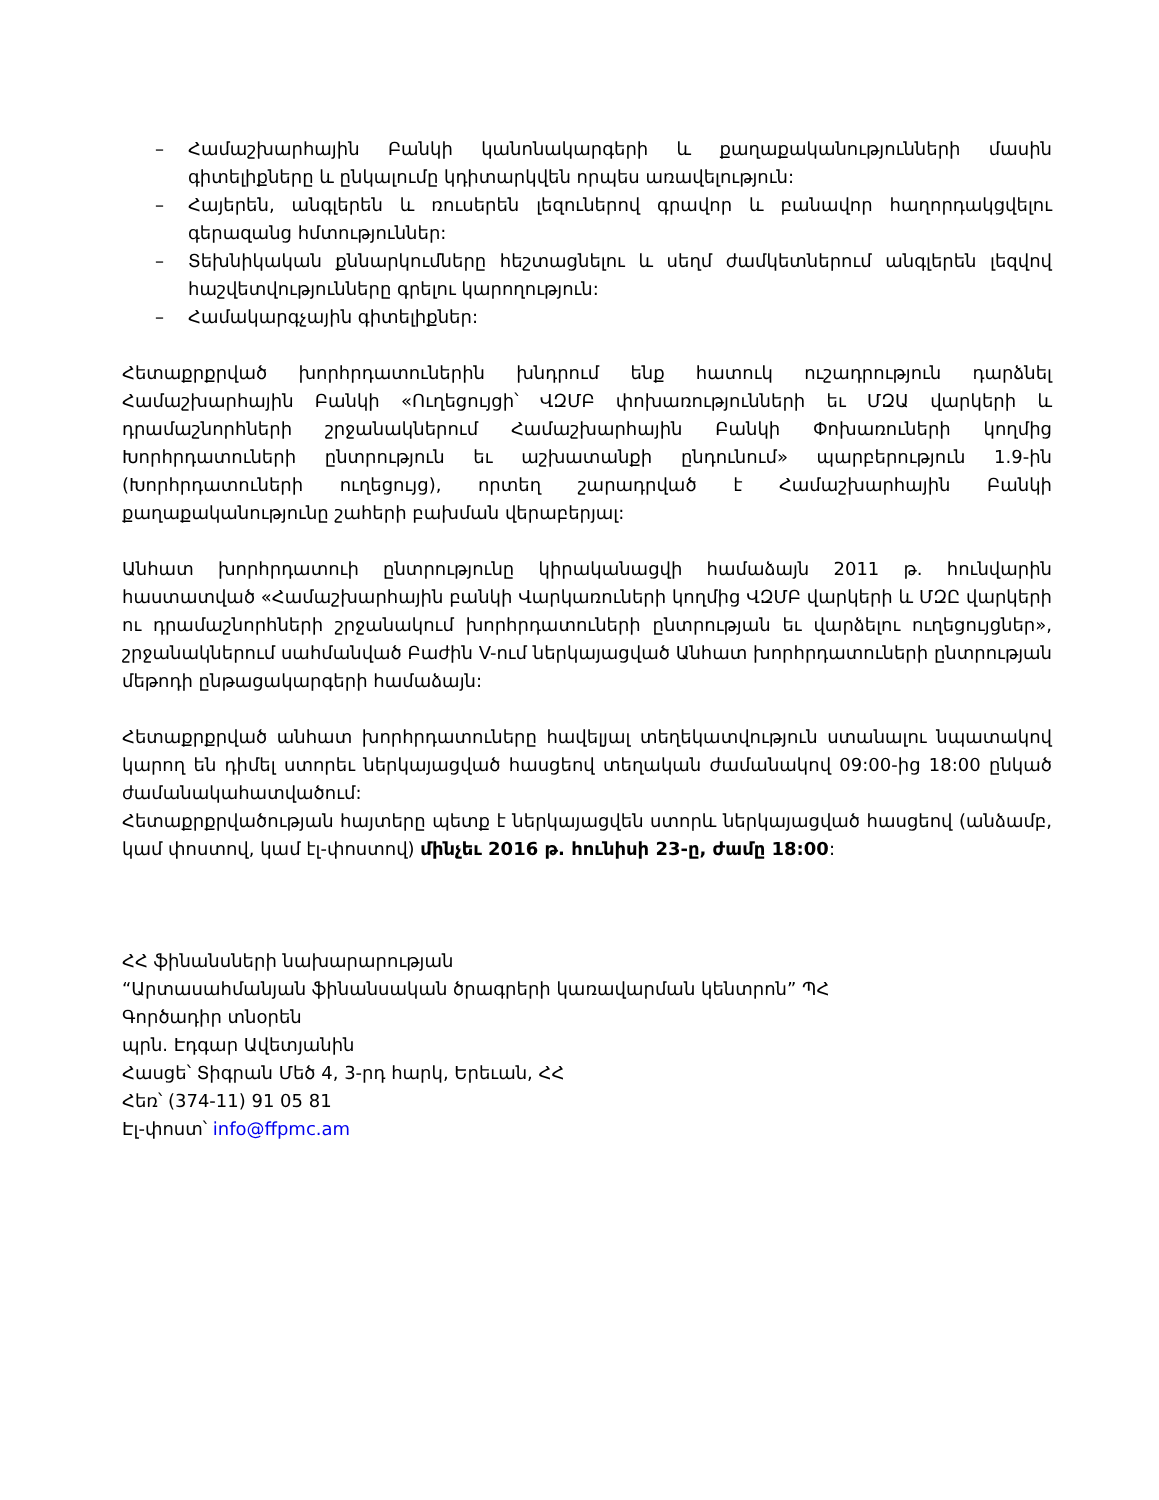– Համաշխարհային Բանկի կանոնակարգերի և քաղաքականությունների մասին գիտելիքները և ընկալումը կդիտարկվեն որպես առավելություն:
– Հայերեն, անգլերեն և ռուսերեն լեզուներով գրավոր և բանավոր հաղորդակցվելու գերազանց հմտություններ:
– Տեխնիկական քննարկումները հեշտացնելու և սեղմ ժամկետներում անգլերեն լեզվով հաշվետվությունները գրելու կարողություն:
– Համակարգչային գիտելիքներ:
Հետաքրքրված խորհրդատուներին խնդրում ենք հատուկ ուշադրություն դարձնել Համաշխարհային Բանկի «Ուղեցույցի՝ ՎԶՄԲ փոխառությունների եւ ՄԶԱ վարկերի և դրամաշնորհների շրջանակներում Համաշխարհային Բանկի Փոխառուների կողմից Խորհրդատուների ընտրություն եւ աշխատանքի ընդունում» պարբերություն 1.9-ին (Խորհրդատուների ուղեցույց), որտեղ շարադրված է Համաշխարհային Բանկի քաղաքականությունը շահերի բախման վերաբերյալ:
Անհատ խորհրդատուի ընտրությունը կիրականացվի համաձայն 2011 թ. հունվարին հաստատված «Համաշխարհային բանկի Վարկառուների կողմից ՎԶՄԲ վարկերի և ՄԶԸ վարկերի ու դրամաշնորհների շրջանակում խորհրդատուների ընտրության եւ վարձելու ուղեցույցներ», շրջանակներում սահմանված Բաժին V-ում ներկայացված Անհատ խորհրդատուների ընտրության մեթոդի ընթացակարգերի համաձայն:
Հետաքրքրված անհատ խորհրդատուները հավելյալ տեղեկատվություն ստանալու նպատակով կարող են դիմել ստորեւ ներկայացված հասցեով տեղական ժամանակով 09:00-ից 18:00 ընկած ժամանակահատվածում:
Հետաքրքրվածության հայտերը պետք է ներկայացվեն ստորև ներկայացված հասցեով (անձամբ, կամ փոստով, կամ էլ-փոստով) մինչեւ 2016 թ. հունիսի 23-ը, ժամը 18:00:
ՀՀ ֆինանսների նախարարության
“Արտասահմանյան ֆինանսական ծրագրերի կառավարման կենտրոն” ՊՀ
Գործադիր տնօրեն
պրն. Էդգար Ավետյանին
Հասցե՝ Տիգրան Մեծ 4, 3-րդ հարկ, Երեւան, ՀՀ
Հեռ՝ (374-11) 91 05 81
Էլ-փոստ՝ info@ffpmc.am